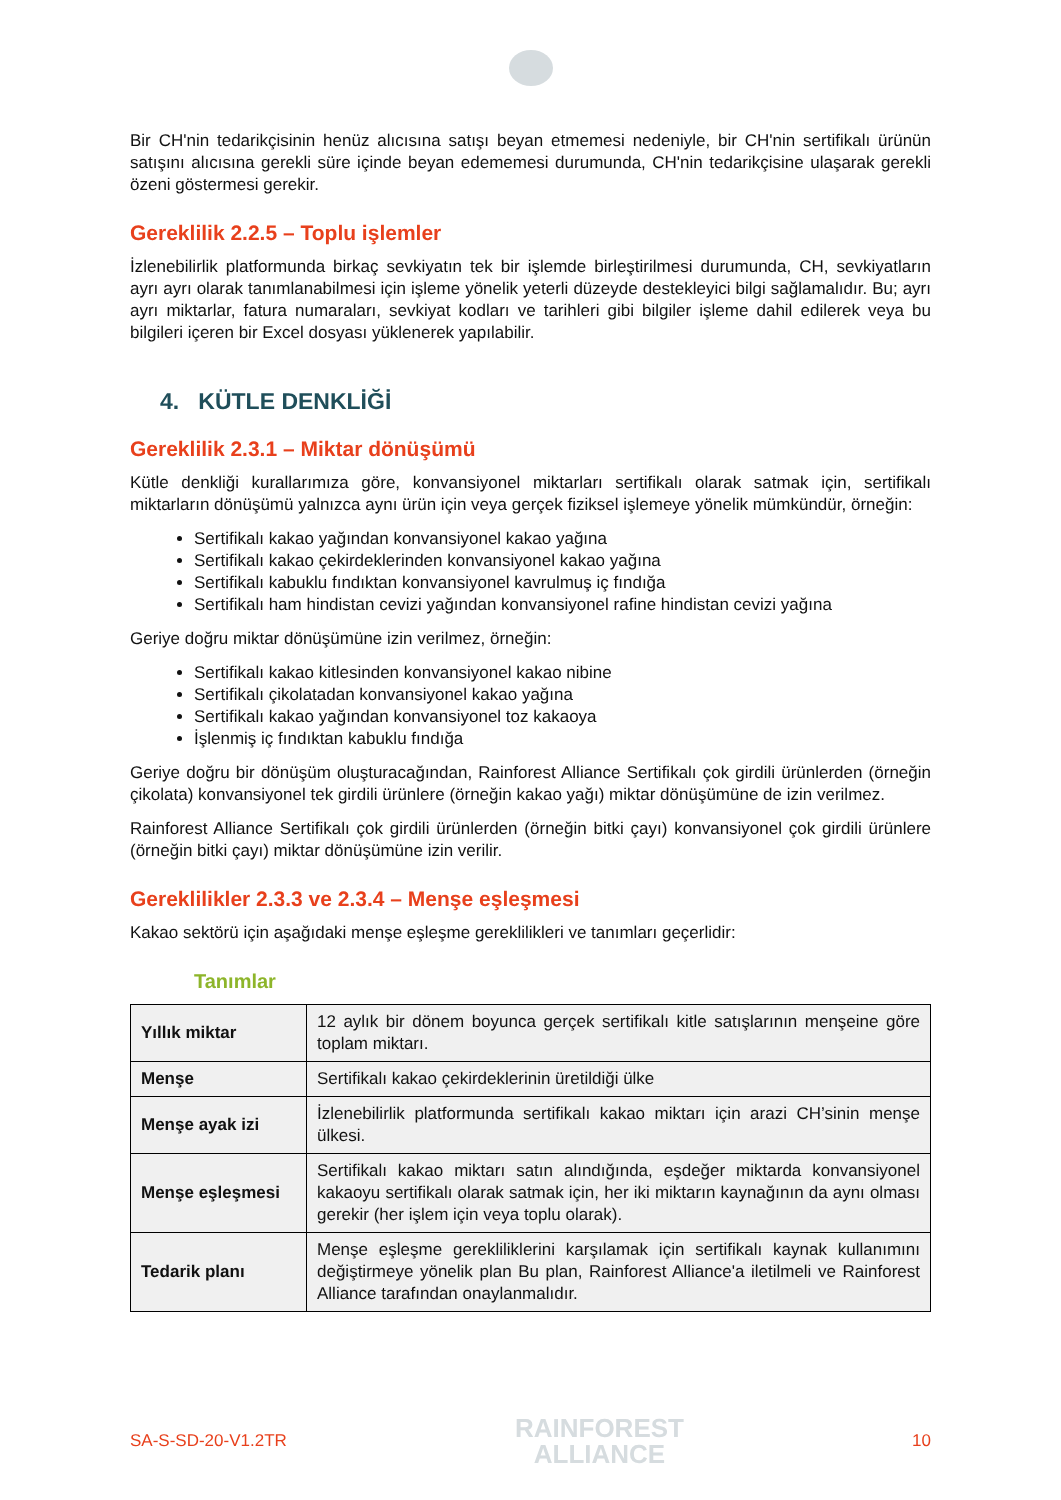Bir CH'nin tedarikçisinin henüz alıcısına satışı beyan etmemesi nedeniyle, bir CH'nin sertifikalı ürünün satışını alıcısına gerekli süre içinde beyan edememesi durumunda, CH'nin tedarikçisine ulaşarak gerekli özeni göstermesi gerekir.
Gereklilik 2.2.5 – Toplu işlemler
İzlenebilirlik platformunda birkaç sevkiyatın tek bir işlemde birleştirilmesi durumunda, CH, sevkiyatların ayrı ayrı olarak tanımlanabilmesi için işleme yönelik yeterli düzeyde destekleyici bilgi sağlamalıdır. Bu; ayrı ayrı miktarlar, fatura numaraları, sevkiyat kodları ve tarihleri gibi bilgiler işleme dahil edilerek veya bu bilgileri içeren bir Excel dosyası yüklenerek yapılabilir.
4. KÜTLE DENKLİĞİ
Gereklilik 2.3.1 – Miktar dönüşümü
Kütle denkliği kurallarımıza göre, konvansiyonel miktarları sertifikalı olarak satmak için, sertifikalı miktarların dönüşümü yalnızca aynı ürün için veya gerçek fiziksel işlemeye yönelik mümkündür, örneğin:
Sertifikalı kakao yağından konvansiyonel kakao yağına
Sertifikalı kakao çekirdeklerinden konvansiyonel kakao yağına
Sertifikalı kabuklu fındıktan konvansiyonel kavrulmuş iç fındığa
Sertifikalı ham hindistan cevizi yağından konvansiyonel rafine hindistan cevizi yağına
Geriye doğru miktar dönüşümüne izin verilmez, örneğin:
Sertifikalı kakao kitlesinden konvansiyonel kakao nibine
Sertifikalı çikolatadan konvansiyonel kakao yağına
Sertifikalı kakao yağından konvansiyonel toz kakaoya
İşlenmiş iç fındıktan kabuklu fındığa
Geriye doğru bir dönüşüm oluşturacağından, Rainforest Alliance Sertifikalı çok girdili ürünlerden (örneğin çikolata) konvansiyonel tek girdili ürünlere (örneğin kakao yağı) miktar dönüşümüne de izin verilmez.
Rainforest Alliance Sertifikalı çok girdili ürünlerden (örneğin bitki çayı) konvansiyonel çok girdili ürünlere (örneğin bitki çayı) miktar dönüşümüne izin verilir.
Gereklilikler 2.3.3 ve 2.3.4 – Menşe eşleşmesi
Kakao sektörü için aşağıdaki menşe eşleşme gereklilikleri ve tanımları geçerlidir:
Tanımlar
| Yıllık miktar | 12 aylık bir dönem boyunca gerçek sertifikalı kitle satışlarının menşeine göre toplam miktarı. |
| Menşe | Sertifikalı kakao çekirdeklerinin üretildiği ülke |
| Menşe ayak izi | İzlenebilirlik platformunda sertifikalı kakao miktarı için arazi CH’sinin menşe ülkesi. |
| Menşe eşleşmesi | Sertifikalı kakao miktarı satın alındığında, eşdeğer miktarda konvansiyonel kakaoyu sertifikalı olarak satmak için, her iki miktarın kaynağının da aynı olması gerekir (her işlem için veya toplu olarak). |
| Tedarik planı | Menşe eşleşme gerekliliklerini karşılamak için sertifikalı kaynak kullanımını değiştirmeye yönelik plan Bu plan, Rainforest Alliance'a iletilmeli ve Rainforest Alliance tarafından onaylanmalıdır. |
SA-S-SD-20-V1.2TR
RAINFOREST
ALLIANCE
10